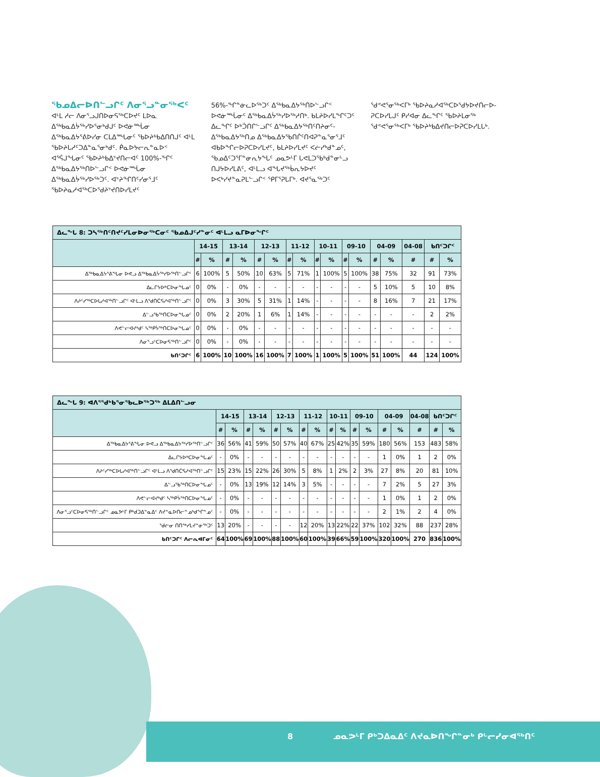ᖃᓄᐃᓕᐅᑎᓪᓗᒋᑦ ᐱᓂᕐᓗᓐᓂᖅᐸᑦ
ᐊᒻᒪ ᓱᓕ ᐱᓂᕐᓗᒍᑎᐅᓂᕋᖅᑕᐅᔪᑦ ᒪᐅᓇ ᐃᖅᑲᓇᐃᔮᖅᓯᐅᕐᓂᒃᑯᒍᑦ ᐅᕙᓃᙶᓂ ᐃᖅᑲᓇᐃᔭᕐᕕᐅᓯᓂ ᑕᒪᐃᙵᓂᑦ ᖃᐅᔨᒃᑲᐃᑎᑎᒍᑦ ᐊᒻᒪ ᖃᐅᔨᒐᓱᑦᑐᐃᓐᓇᕐᓂᒃᑯᑦ. ᑮᓇᐅᔭᓕᕆᓐᓇᐅᑉ ᐊᕐᕌᒍᖓᓂᑦ ᖃᐅᔨᒃᑲᐃᔾᔪᑎᓕᐊᑦ 100%-ᖏᑦ ᐃᖅᑲᓇᐃᔭᖅᑎᐅᓪᓗᒋᑉ ᐅᕙᓃᙶᓂ ᐃᖅᑲᓇᐃᔮᖅᓯᐅᖅᑐᑦ. ᐊᔾᔨᖏᑎᑦᓯᓂᕐᒧᑦ ᖃᐅᔨᓇᓱᐊᖅᑕᐅᖁᔨᔾᔪᑎᐅᓯᒪᔪᑦ
56%-ᖏᓐᓃᓚᐅᖅᑐᑦ ᐃᖅᑲᓇᐃᔭᖅᑎᐅᓪᓗᒋᑉ ᐅᕙᓃᙶᓂᑦ ᐃᖅᑲᓇᐃᔮᖅᓯᐅᖅᓱᑎᒃ. ᑲᒪᔨᐅᓯᒪᖏᑦᑐᑦ ᐃᓚᖏᑦ ᐅᒃᑑᑎᒋᓪᓗᒋᑦ ᐃᖅᑲᓇᐃᔭᖅᑎᑦᑎᔨᓂᑦ-ᐃᖅᑲᓇᐃᔭᖅᑎᓄ ᐃᖅᑲᓇᐃᔭᕐᑲᑎᒌᑦᑎᐊᕈᓐᓇᕐᓂᕐᒧᑦ ᐊᑲᐅᖏᓕᐅᕈᑕᐅᓯᒪᔪᑦ, ᑲᒪᔨᐅᓯᒪᔪᑦ ᐸᓖᓯᒃᑯᓐᓄᑦ, ᖃᓄᐃᑦᑐᕐᒥᓐᓂᕆᔭᖓᑦ ᓄᓇᕗᒻᒥ ᒐᕙᒪᑐᖃᒃᑯᓐᓂᒡᓗ ᑎᒍᔭᐅᓯᒪᕕᑦ, ᐊᒻᒪᓗ ᐊᖓᔪᖅᑳᕆᔭᐅᔪᑦ ᐅᐸᒃᓯᔪᓐᓇᕈᒪᓪᓗᒋᑉ ᕿᒥᕐᕈᒐᒥᒃ. ᐊᔪᕐᓇᖅᑐᑦ
ᖁᕝᕙᕐᓂᖅᐸᒥᒃ ᖃᐅᔨᓇᓱᐊᖅᑕᐅᖁᔭᐅᔪᑎᓕᐅ-ᕈᑕᐅᓯᒪᒍᑦ ᑭᓯᐊᓂ ᐃᓚᖏᑦ ᖃᐅᔨᒪᓂᖅ ᖁᕝᕙᕐᓂᖅᐸᒥᒃ ᖃᐅᔨᒃᑲᐃᔪᑎᓕᐅᕈᑕᐅᓯᒪᒐᒃ.
| ᐃᓚᖓ 8: ᑐᓴᖅᑎᑦᑎᔪᑦᓯᒪᓂᐅᓂᖅᑕᓂᑦ ᖃᓄᐃᒍᑦᓯᓐᓂᑦ ᐊᒻᒪᓗ ᓇᒥᐅᓂᖏᑦ | | | | | | | | | | | | | | | | | |
| | 14-15 | | 13-14 | | 12-13 | | 11-12 | | 10-11 | | 09-10 | | 04-09 | | 04-08 | ᑲᑎᑦᑐᒋᑦ | |
| | # | % | # | % | # | % | # | % | # | % | # | % | # | % | # | # | % |
| ᐃᖅᑲᓇᐃᔭᕐᕕᖓᓂ ᐅᕙᓗ ᐃᖅᑲᓇᐃᔮᖅᓯᐅᖅᑎᓪᓗᒋᑦ | 6 | 100% | 5 | 50% | 10 | 63% | 5 | 71% | 1 | 100% | 5 | 100% | 38 | 75% | 32 | 91 | 73% |
| ᐃᓚᒋᔭᐅᒃᑕᐅᓂᖓᓄᑦ | 0 | 0% | - | 0% | - | - | - | - | - | - | - | - | 5 | 10% | 5 | 10 | 8% |
| ᐱᔨᑦᓯᖅᑕᐅᒐᓱᐊᖅᑎᓪᓗᒋᑦ ᐊᒻᒪᓗ ᐱᖁᑎᑖᕋᓱᐊᖅᑎᓪᓗᒋᑦ | 0 | 0% | 3 | 30% | 5 | 31% | 1 | 14% | - | - | - | - | 8 | 16% | 7 | 21 | 17% |
| ᐃᓪᓗᖃᖅᑎᑕᐅᓂᖓᓄᑦ | 0 | 0% | 2 | 20% | 1 | 6% | 1 | 14% | - | - | - | - | - | - | - | 2 | 2% |
| ᐱᕙᓪᓕᐊᔪᒃᑯᑦ ᓴᖅᑭᔮᖅᑎᑕᐅᓂᖓᓄᑦ | 0 | 0% | - | 0% | - | - | - | - | - | - | - | - | - | - | - | - | - |
| ᐱᓂᕐᓗᑦᑕᐅᓂᕋᖅᑎᓪᓗᒋᑦ | 0 | 0% | - | 0% | - | - | - | - | - | - | - | - | - | - | - | - | - |
| ᑲᑎᑦᑐᒋᑦ | 6 | 100% | 10 | 100% | 16 | 100% | 7 | 100% | 1 | 100% | 5 | 100% | 51 | 100% | 44 | 124 | 100% |
| ᐃᓚᖓ 9: ᐊᐱᕐᖁᒃᑲᕐᓂᖃᓚᐅᖅᑐᖅ ᐃᒪᐃᑎᓪᓗᓂ | | | | | | | | | | | | | | | | | |
| | 14-15 | | 13-14 | | 12-13 | | 11-12 | | 10-11 | | 09-10 | | 04-09 | | 04-08 | ᑲᑎᑦᑐᒋᑦ | |
| | # | % | # | % | # | % | # | % | # | % | # | % | # | % | # | # | % |
| ᐃᖅᑲᓇᐃᔭᕐᕕᖓᓂ ᐅᕙᓗ ᐃᖅᑲᓇᐃᔭᖅᓯᐅᖅᑎᓪᓗᒋᑦ | 36 | 56% | 41 | 59% | 50 | 57% | 40 | 67% | 25 | 42% | 35 | 59% | 180 | 56% | 153 | 483 | 58% |
| ᐃᓚᒋᔭᐅᒃᑕᐅᓂᖓᓄᑦ | - | 0% | - | - | - | - | - | - | - | - | - | - | 1 | 0% | 1 | 2 | 0% |
| ᐱᔨᑦᓯᖅᑕᐅᒐᓱᐊᖅᑎᓪᓗᒋᑦ ᐊᒻᒪᓗ ᐱᖁᑎᑖᕋᓱᐊᖅᑎᓪᓗᒋᑦ | 15 | 23% | 15 | 22% | 26 | 30% | 5 | 8% | 1 | 2% | 2 | 3% | 27 | 8% | 20 | 81 | 10% |
| ᐃᓪᓗᖃᖅᑎᑕᐅᓂᖓᓄᑦ | - | 0% | 13 | 19% | 12 | 14% | 3 | 5% | - | - | - | - | 7 | 2% | 5 | 27 | 3% |
| ᐱᕙᓪᓕᐊᔪᒃᑯᑦ ᓴᖅᑭᔮᖅᑎᑕᐅᓂᖓᓄᑦ | - | 0% | - | - | - | - | - | - | - | - | - | - | 1 | 0% | 1 | 2 | 0% |
| ᐱᓂᕐᓗᑦᑕᐅᓂᕋᖅᑎᓪᓗᒋᑦ ᓄᓇᕗᒻᒥ ᑭᒃᑯᑐᐃᓐᓇᐃᑦ ᐱᔪᓐᓇᐅᑎᓕᓐᓄᒃᑯᖏᓐᓄᑦ | - | 0% | - | - | - | - | - | - | - | - | - | - | 2 | 1% | 2 | 4 | 0% |
| ᖁᓖᓂ ᑎᑎᖅᓯᒪᔪᓐᓃᖅᑐᑦ | 13 | 20% | - | - | - | - | 12 | 20% | 13 | 22% | 22 | 37% | 102 | 32% | 88 | 237 | 28% |
| ᑲᑎᑦᑐᒋᑦ ᐱᓕᕆᐊᒥᓂᑦ | 64 | 100% | 69 | 100% | 88 | 100% | 60 | 100% | 39 | 66% | 59 | 100% | 320 | 100% | 270 | 836 | 100% |
8 ᓄᓇᕗᒻᒥ ᑭᒃᑐᐃᓇᐃᑦ ᐱᔪᓇᐅᑎᖏᓐᓂᒃ ᑭᒡᓕᓯᓂᐊᖅᑎᑦ